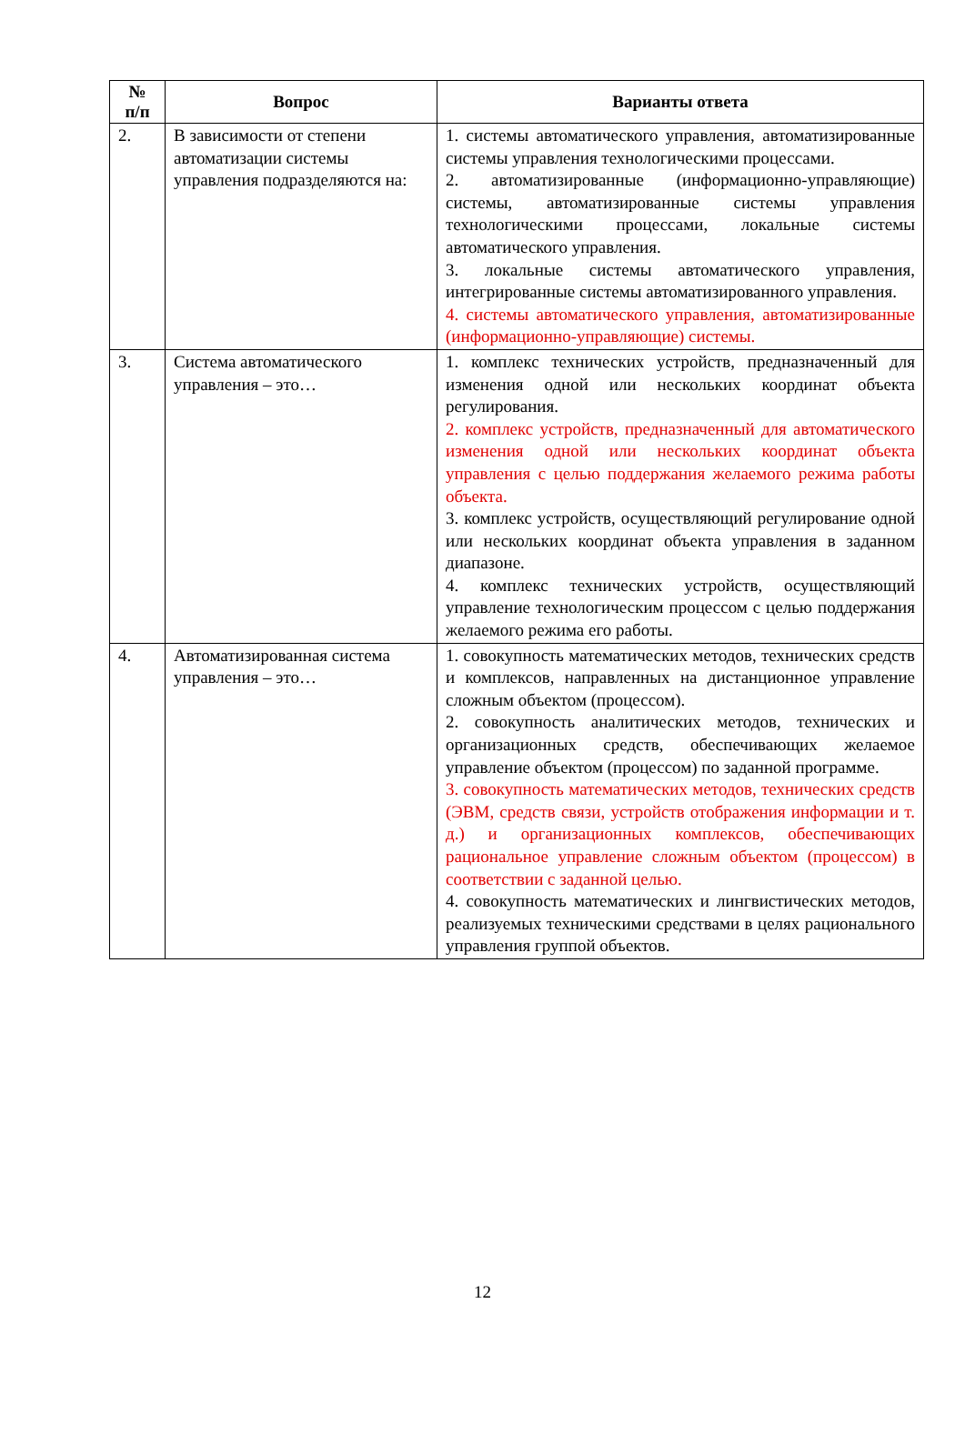| № п/п | Вопрос | Варианты ответа |
| --- | --- | --- |
| 2. | В зависимости от степени автоматизации системы управления подразделяются на: | 1. системы автоматического управления, автоматизированные системы управления технологическими процессами. 2. автоматизированные (информационно-управляющие) системы, автоматизированные системы управления технологическими процессами, локальные системы автоматического управления. 3. локальные системы автоматического управления, интегрированные системы автоматизированного управления. 4. системы автоматического управления, автоматизированные (информационно-управляющие) системы. |
| 3. | Система автоматического управления – это… | 1. комплекс технических устройств, предназначенный для изменения одной или нескольких координат объекта регулирования. 2. комплекс устройств, предназначенный для автоматического изменения одной или нескольких координат объекта управления с целью поддержания желаемого режима работы объекта. 3. комплекс устройств, осуществляющий регулирование одной или нескольких координат объекта управления в заданном диапазоне. 4. комплекс технических устройств, осуществляющий управление технологическим процессом с целью поддержания желаемого режима его работы. |
| 4. | Автоматизированная система управления – это… | 1. совокупность математических методов, технических средств и комплексов, направленных на дистанционное управление сложным объектом (процессом). 2. совокупность аналитических методов, технических и организационных средств, обеспечивающих желаемое управление объектом (процессом) по заданной программе. 3. совокупность математических методов, технических средств (ЭВМ, средств связи, устройств отображения информации и т. д.) и организационных комплексов, обеспечивающих рациональное управление сложным объектом (процессом) в соответствии с заданной целью. 4. совокупность математических и лингвистических методов, реализуемых техническими средствами в целях рационального управления группой объектов. |
12